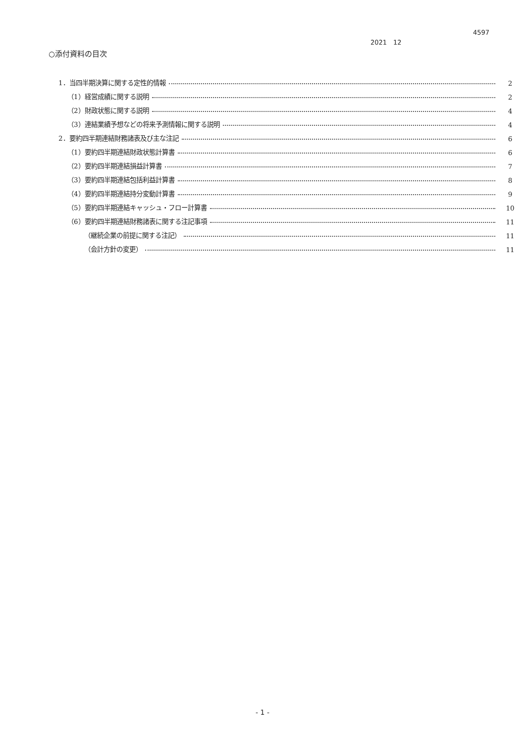4597
2021　12
○添付資料の目次
1．当四半期決算に関する定性的情報 2
（1）経営成績に関する説明 2
（2）財政状態に関する説明 4
（3）連結業績予想などの将来予測情報に関する説明 4
2．要約四半期連結財務諸表及び主な注記 6
（1）要約四半期連結財政状態計算書 6
（2）要約四半期連結損益計算書 7
（3）要約四半期連結包括利益計算書 8
（4）要約四半期連結持分変動計算書 9
（5）要約四半期連結キャッシュ・フロー計算書 10
（6）要約四半期連結財務諸表に関する注記事項 11
（継続企業の前提に関する注記） 11
（会計方針の変更） 11
- 1 -